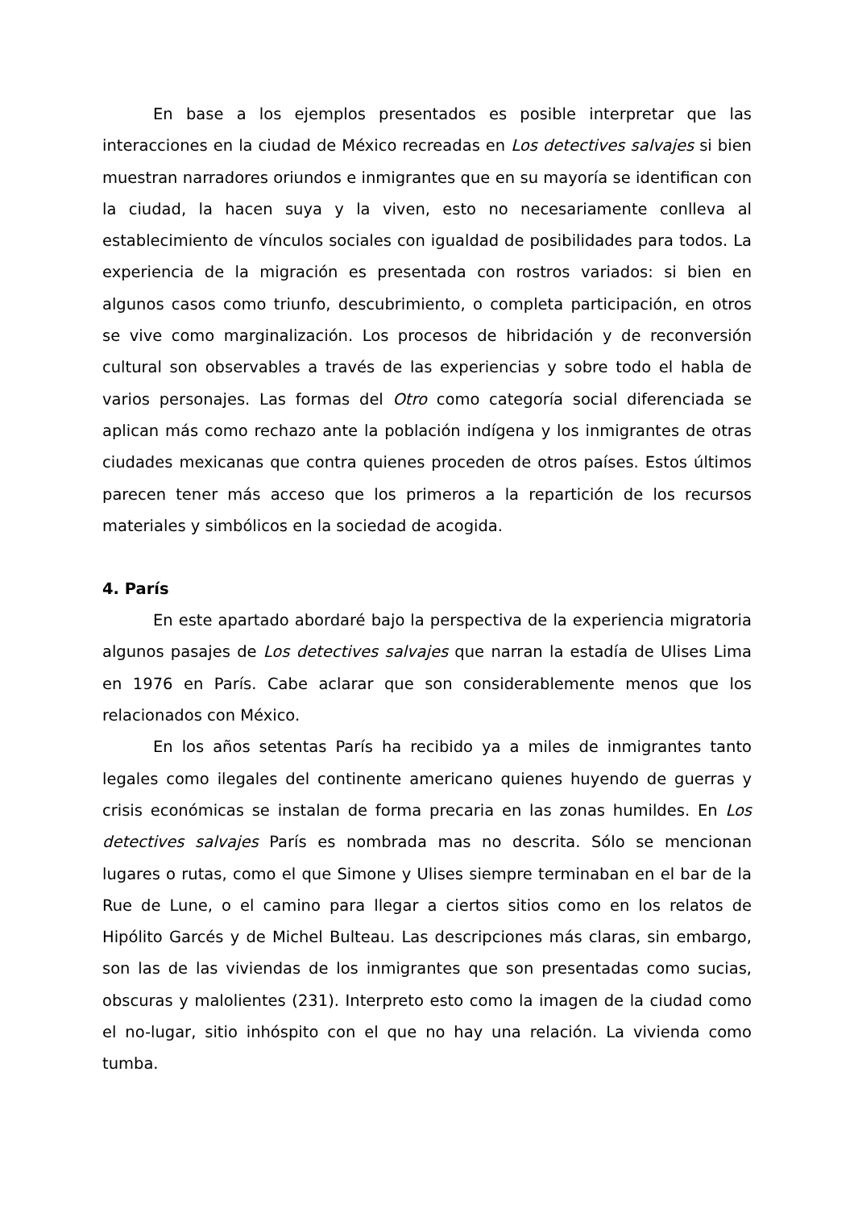En base a los ejemplos presentados es posible interpretar que las interacciones en la ciudad de México recreadas en Los detectives salvajes si bien muestran narradores oriundos e inmigrantes que en su mayoría se identifican con la ciudad, la hacen suya y la viven, esto no necesariamente conlleva al establecimiento de vínculos sociales con igualdad de posibilidades para todos. La experiencia de la migración es presentada con rostros variados: si bien en algunos casos como triunfo, descubrimiento, o completa participación, en otros se vive como marginalización. Los procesos de hibridación y de reconversión cultural son observables a través de las experiencias y sobre todo el habla de varios personajes. Las formas del Otro como categoría social diferenciada se aplican más como rechazo ante la población indígena y los inmigrantes de otras ciudades mexicanas que contra quienes proceden de otros países. Estos últimos parecen tener más acceso que los primeros a la repartición de los recursos materiales y simbólicos en la sociedad de acogida.
4. París
En este apartado abordaré bajo la perspectiva de la experiencia migratoria algunos pasajes de Los detectives salvajes que narran la estadía de Ulises Lima en 1976 en París. Cabe aclarar que son considerablemente menos que los relacionados con México.
En los años setentas París ha recibido ya a miles de inmigrantes tanto legales como ilegales del continente americano quienes huyendo de guerras y crisis económicas se instalan de forma precaria en las zonas humildes. En Los detectives salvajes París es nombrada mas no descrita. Sólo se mencionan lugares o rutas, como el que Simone y Ulises siempre terminaban en el bar de la Rue de Lune, o el camino para llegar a ciertos sitios como en los relatos de Hipólito Garcés y de Michel Bulteau. Las descripciones más claras, sin embargo, son las de las viviendas de los inmigrantes que son presentadas como sucias, obscuras y malolientes (231). Interpreto esto como la imagen de la ciudad como el no-lugar, sitio inhóspito con el que no hay una relación. La vivienda como tumba.